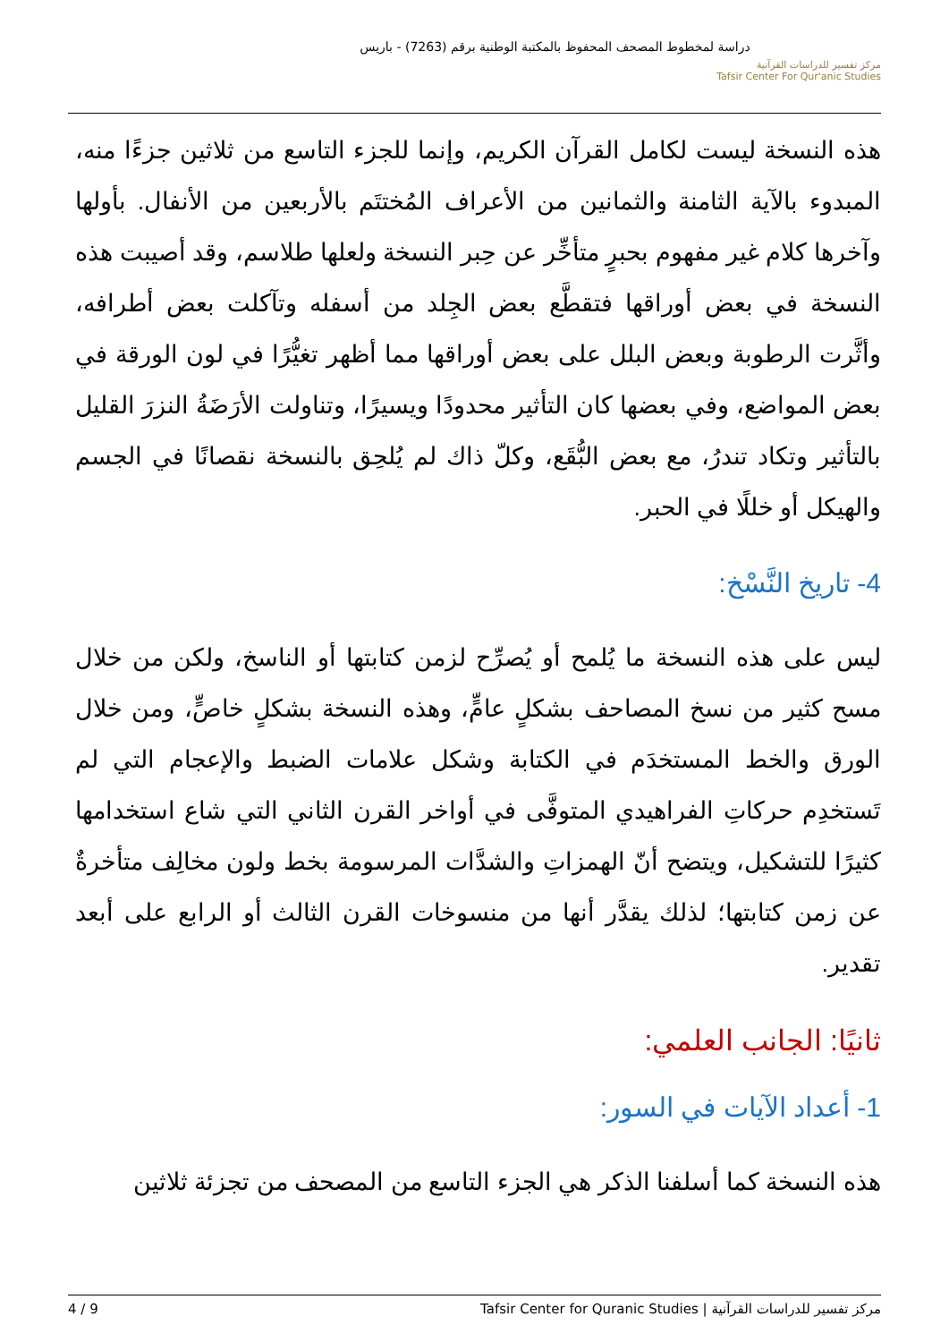دراسة لمخطوط المصحف المحفوظ بالمكتبة الوطنية برقم (7263) - باريس
مركز تفسير للدراسات القرآنية
Tafsir Center For Qur'anic Studies
هذه النسخة ليست لكامل القرآن الكريم، وإنما للجزء التاسع من ثلاثين جزءًا منه، المبدوء بالآية الثامنة والثمانين من الأعراف المُختتَم بالأربعين من الأنفال. بأولها وآخرها كلام غير مفهوم بحبرٍ متأخِّر عن حِبر النسخة ولعلها طلاسم، وقد أصيبت هذه النسخة في بعض أوراقها فتقطَّع بعض الجِلد من أسفله وتآكلت بعض أطرافه، وأثَّرت الرطوبة وبعض البلل على بعض أوراقها مما أظهر تغيُّرًا في لون الورقة في بعض المواضع، وفي بعضها كان التأثير محدودًا ويسيرًا، وتناولت الأرَضَةُ النزرَ القليل بالتأثير وتكاد تندرُ، مع بعض البُّقَع، وكلّ ذاك لم يُلحِق بالنسخة نقصانًا في الجسم والهيكل أو خللًا في الحبر.
4- تاريخ النَّسْخ:
ليس على هذه النسخة ما يُلمح أو يُصرِّح لزمن كتابتها أو الناسخ، ولكن من خلال مسح كثير من نسخ المصاحف بشكلٍ عامٍّ، وهذه النسخة بشكلٍ خاصٍّ، ومن خلال الورق والخط المستخدَم في الكتابة وشكل علامات الضبط والإعجام التي لم تَستخدِم حركاتِ الفراهيدي المتوفَّى في أواخر القرن الثاني التي شاع استخدامها كثيرًا للتشكيل، ويتضح أنّ الهمزاتِ والشدَّات المرسومة بخط ولون مخالِف متأخرةٌ عن زمن كتابتها؛ لذلك يقدَّر أنها من منسوخات القرن الثالث أو الرابع على أبعد تقدير.
ثانيًا: الجانب العلمي:
1- أعداد الآيات في السور:
هذه النسخة كما أسلفنا الذكر هي الجزء التاسع من المصحف من تجزئة ثلاثين
مركز تفسير للدراسات القرآنية | Tafsir Center for Quranic Studies 4 / 9